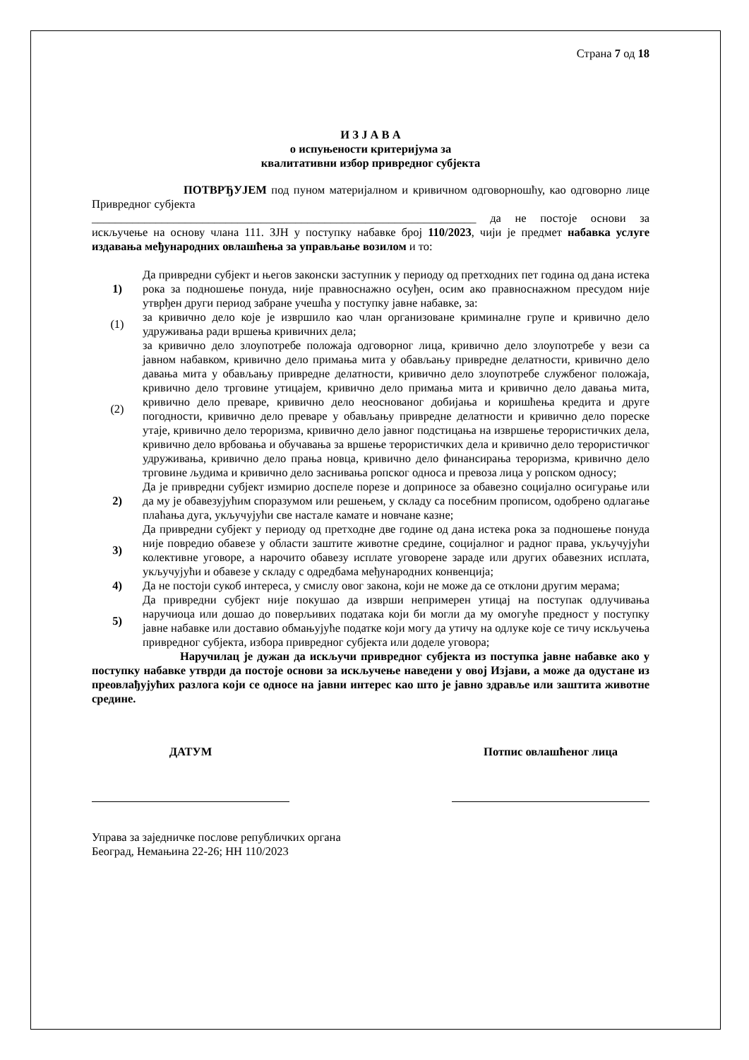Страна 7 од 18
И З Ј А В А
о испуњености критеријума за
квалитативни избор привредног субјекта
ПОТВРЂУЈЕМ под пуном материјалном и кривичном одговорношћу, као одговорно лице Привредног субјекта
__________________________________________________________________ да не постоје основи за искључење на основу члана 111. ЗЈН у поступку набавке број 110/2023, чији је предмет набавка услуге издавања међународних овлашћења за управљање возилом и то:
| 1) | Да привредни субјект и његов законски заступник у периоду од претходних пет година од дана истека рока за подношење понуда, није правноснажно осуђен, осим ако правноснажном пресудом није утврђен други период забране учешћа у поступку јавне набавке, за: |
| (1) | за кривично дело које је извршило као члан организоване криминалне групе и кривично дело удруживања ради вршења кривичних дела; |
| (2) | за кривично дело злоупотребе положаја одговорног лица, кривично дело злоупотребе у вези са јавном набавком, кривично дело примања мита у обављању привредне делатности, кривично дело давања мита у обављању привредне делатности, кривично дело злоупотребе службеног положаја, кривично дело трговине утицајем, кривично дело примања мита и кривично дело давања мита, кривично дело преваре, кривично дело неоснованог добијања и коришћења кредита и друге погодности, кривично дело преваре у обављању привредне делатности и кривично дело пореске утаје, кривично дело тероризма, кривично дело јавног подстицања на извршење терористичких дела, кривично дело врбовања и обучавања за вршење терористичких дела и кривично дело терористичког удруживања, кривично дело прања новца, кривично дело финансирања тероризма, кривично дело трговине људима и кривично дело заснивања ропског односа и превоза лица у ропском односу; |
| 2) | Да је привредни субјект измирио доспеле порезе и доприносе за обавезно социјално осигурање или да му је обавезујућим споразумом или решењем, у складу са посебним прописом, одобрено одлагање плаћања дуга, укључујући све настале камате и новчане казне; |
| 3) | Да привредни субјект у периоду од претходне две године од дана истека рока за подношење понуда није повредио обавезе у области заштите животне средине, социјалног и радног права, укључујући колективне уговоре, а нарочито обавезу исплате уговорене зараде или других обавезних исплата, укључујући и обавезе у складу с одредбама међународних конвенција; |
| 4) | Да не постоји сукоб интереса, у смислу овог закона, који не може да се отклони другим мерама; |
| 5) | Да привредни субјект није покушао да изврши непримерен утицај на поступак одлучивања наручиоца или дошао до поверљивих података који би могли да му омогуће предност у поступку јавне набавке или доставио обмањујуће податке који могу да утичу на одлуке које се тичу искључења привредног субјекта, избора привредног субјекта или доделе уговора; |
Наручилац је дужан да искључи привредног субјекта из поступка јавне набавке ако у поступку набавке утврди да постоје основи за искључење наведени у овој Изјави, а може да одустане из преовлађујућих разлога који се односе на јавни интерес као што је јавно здравље или заштита животне средине.
ДАТУМ Потпис овлашћеног лица
Управа за заједничке послове републичких органа
Београд, Немањина 22-26; НН 110/2023